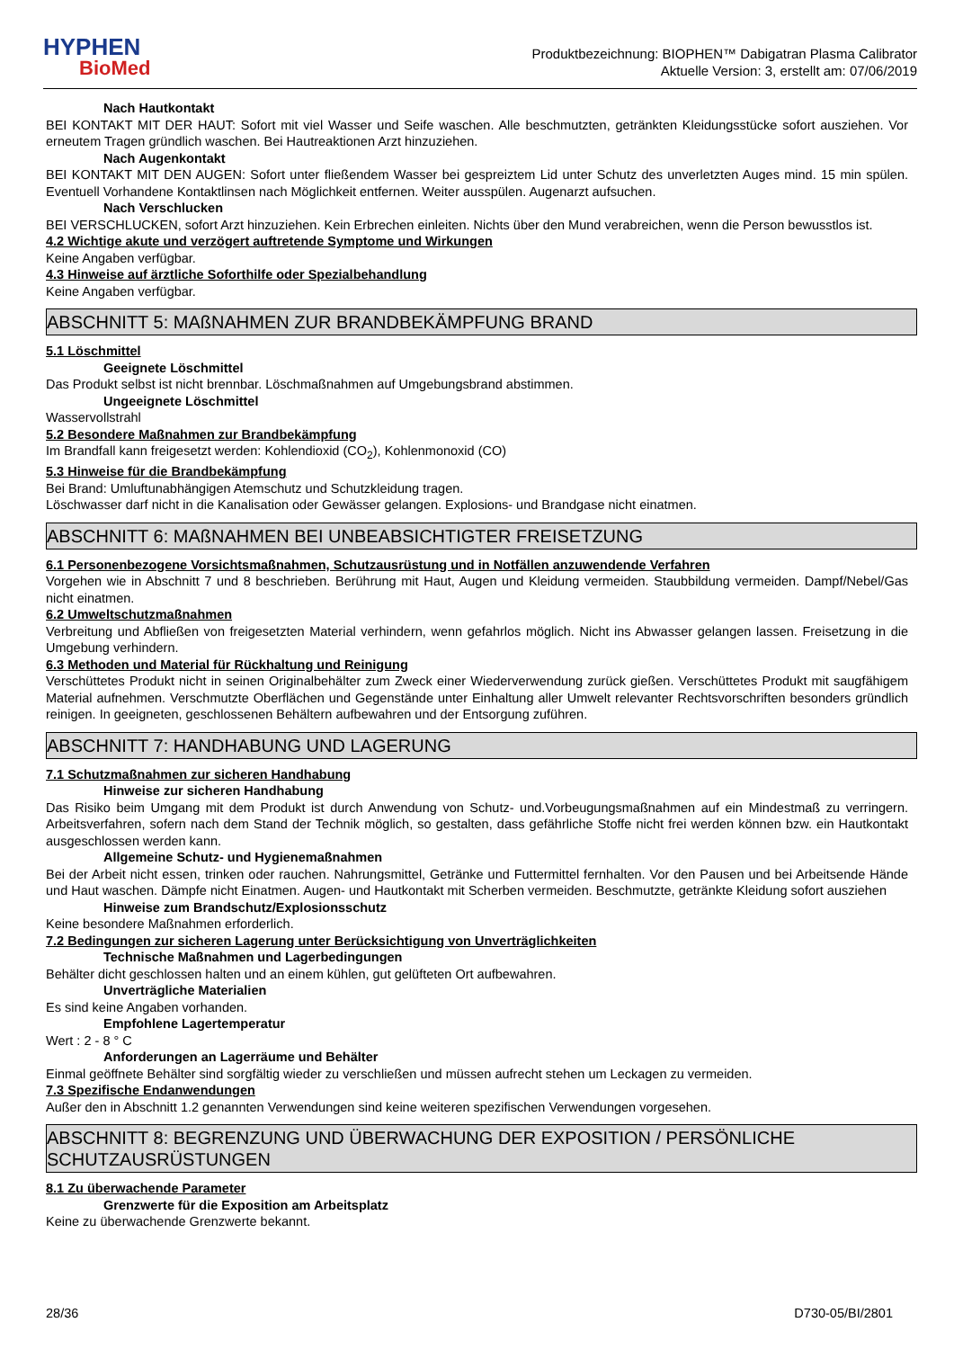HYPHEN
BioMed
Produktbezeichnung: BIOPHEN™ Dabigatran Plasma Calibrator
Aktuelle Version: 3, erstellt am: 07/06/2019
Nach Hautkontakt
BEI KONTAKT MIT DER HAUT: Sofort mit viel Wasser und Seife waschen. Alle beschmutzten, getränkten Kleidungsstücke sofort ausziehen. Vor erneutem Tragen gründlich waschen. Bei Hautreaktionen Arzt hinzuziehen.
Nach Augenkontakt
BEI KONTAKT MIT DEN AUGEN: Sofort unter fließendem Wasser bei gespreiztem Lid unter Schutz des unverletzten Auges mind. 15 min spülen. Eventuell Vorhandene Kontaktlinsen nach Möglichkeit entfernen. Weiter ausspülen. Augenarzt aufsuchen.
Nach Verschlucken
BEI VERSCHLUCKEN, sofort Arzt hinzuziehen. Kein Erbrechen einleiten. Nichts über den Mund verabreichen, wenn die Person bewusstlos ist.
4.2 Wichtige akute und verzögert auftretende Symptome und Wirkungen
Keine Angaben verfügbar.
4.3 Hinweise auf ärztliche Soforthilfe oder Spezialbehandlung
Keine Angaben verfügbar.
ABSCHNITT 5: MAßNAHMEN ZUR BRANDBEKÄMPFUNG BRAND
5.1 Löschmittel
Geeignete Löschmittel
Das Produkt selbst ist nicht brennbar. Löschmaßnahmen auf Umgebungsbrand abstimmen.
Ungeeignete Löschmittel
Wasservollstrahl
5.2 Besondere Maßnahmen zur Brandbekämpfung
Im Brandfall kann freigesetzt werden: Kohlendioxid (CO<sub>2</sub>), Kohlenmonoxid (CO)
5.3 Hinweise für die Brandbekämpfung
Bei Brand: Umluftunabhängigen Atemschutz und Schutzkleidung tragen.
Löschwasser darf nicht in die Kanalisation oder Gewässer gelangen. Explosions- und Brandgase nicht einatmen.
ABSCHNITT 6: MAßNAHMEN BEI UNBEABSICHTIGTER FREISETZUNG
6.1 Personenbezogene Vorsichtsmaßnahmen, Schutzausrüstung und in Notfällen anzuwendende Verfahren
Vorgehen wie in Abschnitt 7 und 8 beschrieben. Berührung mit Haut, Augen und Kleidung vermeiden. Staubbildung vermeiden. Dampf/Nebel/Gas nicht einatmen.
6.2 Umweltschutzmaßnahmen
Verbreitung und Abfließen von freigesetzten Material verhindern, wenn gefahrlos möglich. Nicht ins Abwasser gelangen lassen. Freisetzung in die Umgebung verhindern.
6.3 Methoden und Material für Rückhaltung und Reinigung
Verschüttetes Produkt nicht in seinen Originalbehälter zum Zweck einer Wiederverwendung zurück gießen. Verschüttetes Produkt mit saugfähigem Material aufnehmen. Verschmutzte Oberflächen und Gegenstände unter Einhaltung aller Umwelt relevanter Rechtsvorschriften besonders gründlich reinigen. In geeigneten, geschlossenen Behältern aufbewahren und der Entsorgung zuführen.
ABSCHNITT 7: HANDHABUNG UND LAGERUNG
7.1 Schutzmaßnahmen zur sicheren Handhabung
Hinweise zur sicheren Handhabung
Das Risiko beim Umgang mit dem Produkt ist durch Anwendung von Schutz- und.Vorbeugungsmaßnahmen auf ein Mindestmaß zu verringern. Arbeitsverfahren, sofern nach dem Stand der Technik möglich, so gestalten, dass gefährliche Stoffe nicht frei werden können bzw. ein Hautkontakt ausgeschlossen werden kann.
Allgemeine Schutz- und Hygienemaßnahmen
Bei der Arbeit nicht essen, trinken oder rauchen. Nahrungsmittel, Getränke und Futtermittel fernhalten. Vor den Pausen und bei Arbeitsende Hände und Haut waschen. Dämpfe nicht Einatmen. Augen- und Hautkontakt mit Scherben vermeiden. Beschmutzte, getränkte Kleidung sofort ausziehen
Hinweise zum Brandschutz/Explosionsschutz
Keine besondere Maßnahmen erforderlich.
7.2 Bedingungen zur sicheren Lagerung unter Berücksichtigung von Unverträglichkeiten
Technische Maßnahmen und Lagerbedingungen
Behälter dicht geschlossen halten und an einem kühlen, gut gelüfteten Ort aufbewahren.
Unverträgliche Materialien
Es sind keine Angaben vorhanden.
Empfohlene Lagertemperatur
Wert : 2 - 8 ° C
Anforderungen an Lagerräume und Behälter
Einmal geöffnete Behälter sind sorgfältig wieder zu verschließen und müssen aufrecht stehen um Leckagen zu vermeiden.
7.3 Spezifische Endanwendungen
Außer den in Abschnitt 1.2 genannten Verwendungen sind keine weiteren spezifischen Verwendungen vorgesehen.
ABSCHNITT 8: BEGRENZUNG UND ÜBERWACHUNG DER EXPOSITION / PERSÖNLICHE SCHUTZAUSRÜSTUNGEN
8.1 Zu überwachende Parameter
Grenzwerte für die Exposition am Arbeitsplatz
Keine zu überwachende Grenzwerte bekannt.
28/36 D730-05/BI/2801